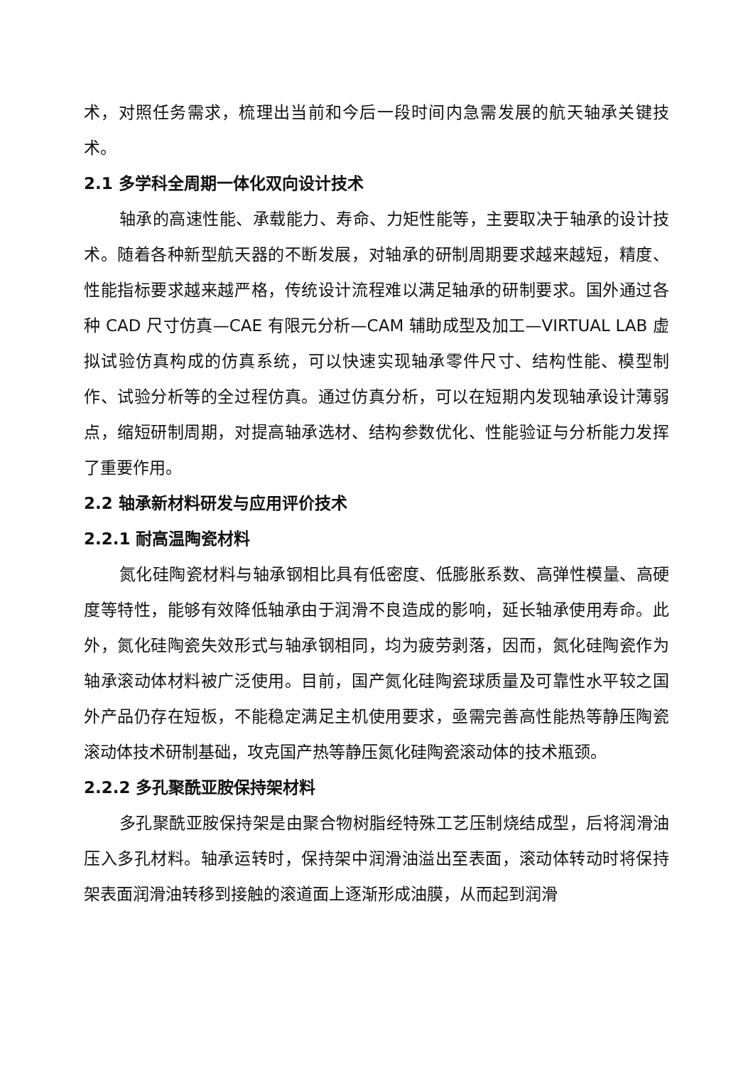术，对照任务需求，梳理出当前和今后一段时间内急需发展的航天轴承关键技术。
2.1 多学科全周期一体化双向设计技术
轴承的高速性能、承载能力、寿命、力矩性能等，主要取决于轴承的设计技术。随着各种新型航天器的不断发展，对轴承的研制周期要求越来越短，精度、性能指标要求越来越严格，传统设计流程难以满足轴承的研制要求。国外通过各种 CAD 尺寸仿真—CAE 有限元分析—CAM 辅助成型及加工—VIRTUAL LAB 虚拟试验仿真构成的仿真系统，可以快速实现轴承零件尺寸、结构性能、模型制作、试验分析等的全过程仿真。通过仿真分析，可以在短期内发现轴承设计薄弱点，缩短研制周期，对提高轴承选材、结构参数优化、性能验证与分析能力发挥了重要作用。
2.2 轴承新材料研发与应用评价技术
2.2.1 耐高温陶瓷材料
氮化硅陶瓷材料与轴承钢相比具有低密度、低膨胀系数、高弹性模量、高硬度等特性，能够有效降低轴承由于润滑不良造成的影响，延长轴承使用寿命。此外，氮化硅陶瓷失效形式与轴承钢相同，均为疲劳剥落，因而，氮化硅陶瓷作为轴承滚动体材料被广泛使用。目前，国产氮化硅陶瓷球质量及可靠性水平较之国外产品仍存在短板，不能稳定满足主机使用要求，亟需完善高性能热等静压陶瓷滚动体技术研制基础，攻克国产热等静压氮化硅陶瓷滚动体的技术瓶颈。
2.2.2 多孔聚酰亚胺保持架材料
多孔聚酰亚胺保持架是由聚合物树脂经特殊工艺压制烧结成型，后将润滑油压入多孔材料。轴承运转时，保持架中润滑油溢出至表面，滚动体转动时将保持架表面润滑油转移到接触的滚道面上逐渐形成油膜，从而起到润滑